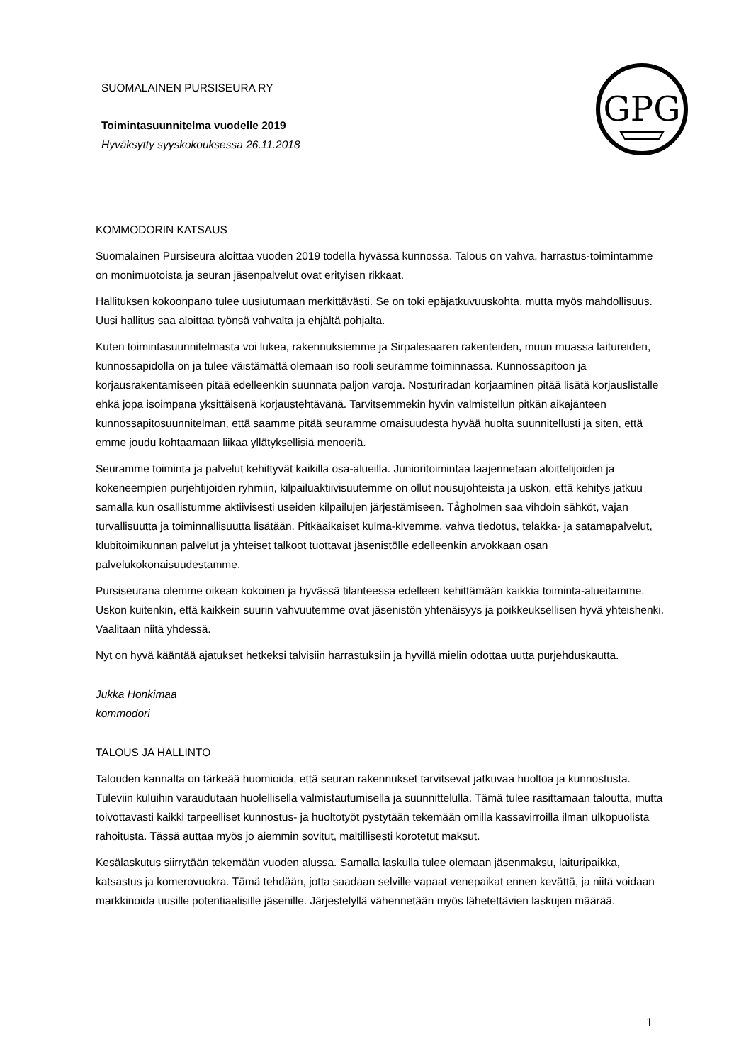SUOMALAINEN PURSISEURA RY
Toimintasuunnitelma vuodelle 2019
Hyväksytty syyskokouksessa 26.11.2018
GPG
KOMMODORIN KATSAUS
Suomalainen Pursiseura aloittaa vuoden 2019 todella hyvässä kunnossa. Talous on vahva, harrastus-toimintamme on monimuotoista ja seuran jäsenpalvelut ovat erityisen rikkaat.
Hallituksen kokoonpano tulee uusiutumaan merkittävästi. Se on toki epäjatkuvuuskohta, mutta myös mahdollisuus. Uusi hallitus saa aloittaa työnsä vahvalta ja ehjältä pohjalta.
Kuten toimintasuunnitelmasta voi lukea, rakennuksiemme ja Sirpalesaaren rakenteiden, muun muassa laitureiden, kunnossapidolla on ja tulee väistämättä olemaan iso rooli seuramme toiminnassa. Kunnossapitoon ja korjausrakentamiseen pitää edelleenkin suunnata paljon varoja. Nosturiradan korjaaminen pitää lisätä korjauslistalle ehkä jopa isoimpana yksittäisenä korjaustehtävänä. Tarvitsemmekin hyvin valmistellun pitkän aikajänteen kunnossapitosuunnitelman, että saamme pitää seuramme omaisuudesta hyvää huolta suunnitellusti ja siten, että emme joudu kohtaamaan liikaa yllätyksellisiä menoeriä.
Seuramme toiminta ja palvelut kehittyvät kaikilla osa-alueilla. Junioritoimintaa laajennetaan aloittelijoiden ja kokeneempien purjehtijoiden ryhmiin, kilpailuaktiivisuutemme on ollut nousujohteista ja uskon, että kehitys jatkuu samalla kun osallistumme aktiivisesti useiden kilpailujen järjestämiseen. Tågholmen saa vihdoin sähköt, vajan turvallisuutta ja toiminnallisuutta lisätään. Pitkäaikaiset kulma-kivemme, vahva tiedotus, telakka- ja satamapalvelut, klubitoimikunnan palvelut ja yhteiset talkoot tuottavat jäsenistölle edelleenkin arvokkaan osan palvelukokonaisuudestamme.
Pursiseurana olemme oikean kokoinen ja hyvässä tilanteessa edelleen kehittämään kaikkia toiminta-alueitamme. Uskon kuitenkin, että kaikkein suurin vahvuutemme ovat jäsenistön yhtenäisyys ja poikkeuksellisen hyvä yhteishenki. Vaalitaan niitä yhdessä.
Nyt on hyvä kääntää ajatukset hetkeksi talvisiin harrastuksiin ja hyvillä mielin odottaa uutta purjehduskautta.
Jukka Honkimaa
kommodori
TALOUS JA HALLINTO
Talouden kannalta on tärkeää huomioida, että seuran rakennukset tarvitsevat jatkuvaa huoltoa ja kunnostusta. Tuleviin kuluihin varaudutaan huolellisella valmistautumisella ja suunnittelulla. Tämä tulee rasittamaan taloutta, mutta toivottavasti kaikki tarpeelliset kunnostus- ja huoltotyöt pystytään tekemään omilla kassavirroilla ilman ulkopuolista rahoitusta. Tässä auttaa myös jo aiemmin sovitut, maltillisesti korotetut maksut.
Kesälaskutus siirrytään tekemään vuoden alussa. Samalla laskulla tulee olemaan jäsenmaksu, laituripaikka, katsastus ja komerovuokra. Tämä tehdään, jotta saadaan selville vapaat venepaikat ennen kevättä, ja niitä voidaan markkinoida uusille potentiaalisille jäsenille. Järjestelyllä vähennetään myös lähetettävien laskujen määrää.
1